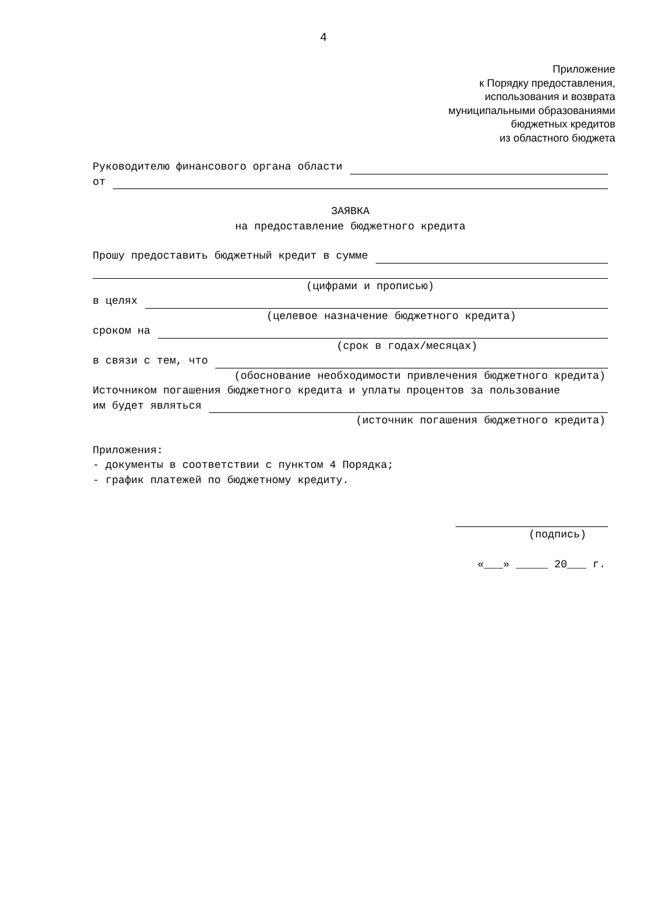4
Приложение
к Порядку предоставления,
использования и возврата
муниципальными образованиями
бюджетных кредитов
из областного бюджета
Руководителю финансового органа области
от
ЗАЯВКА
на предоставление бюджетного кредита
Прошу предоставить бюджетный кредит в сумме
(цифрами и прописью)
в целях
(целевое назначение бюджетного кредита)
сроком на
(срок в годах/месяцах)
в связи с тем, что
(обоснование необходимости привлечения бюджетного кредита)
Источником погашения бюджетного кредита и уплаты процентов за пользование
им будет являться
(источник погашения бюджетного кредита)
Приложения:
- документы в соответствии с пунктом 4 Порядка;
- график платежей по бюджетному кредиту.
(подпись)
«___» _____ 20___ г.